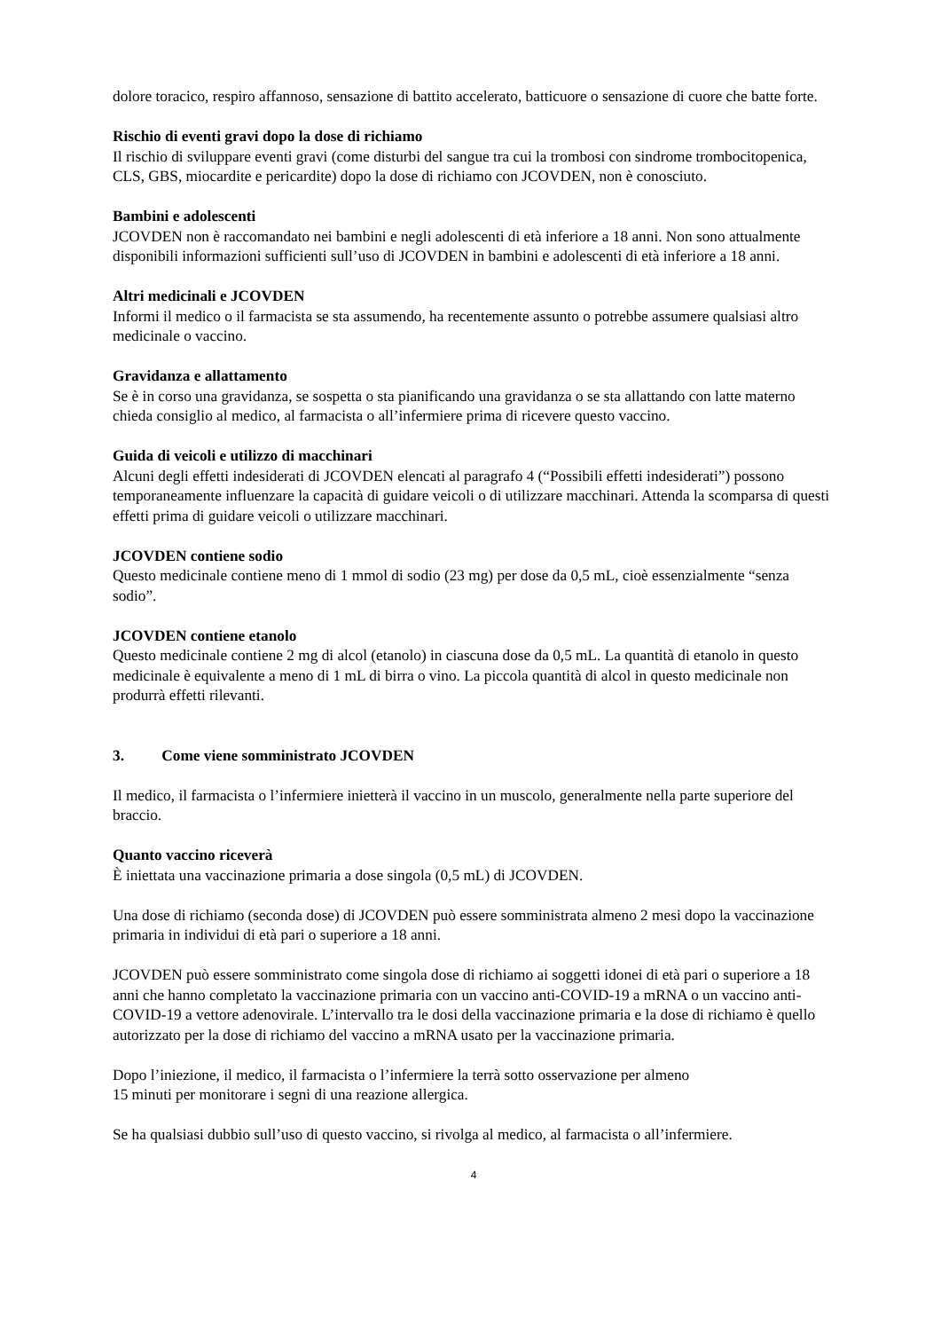dolore toracico, respiro affannoso, sensazione di battito accelerato, batticuore o sensazione di cuore che batte forte.
Rischio di eventi gravi dopo la dose di richiamo
Il rischio di sviluppare eventi gravi (come disturbi del sangue tra cui la trombosi con sindrome trombocitopenica, CLS, GBS, miocardite e pericardite) dopo la dose di richiamo con JCOVDEN, non è conosciuto.
Bambini e adolescenti
JCOVDEN non è raccomandato nei bambini e negli adolescenti di età inferiore a 18 anni. Non sono attualmente disponibili informazioni sufficienti sull’uso di JCOVDEN in bambini e adolescenti di età inferiore a 18 anni.
Altri medicinali e JCOVDEN
Informi il medico o il farmacista se sta assumendo, ha recentemente assunto o potrebbe assumere qualsiasi altro medicinale o vaccino.
Gravidanza e allattamento
Se è in corso una gravidanza, se sospetta o sta pianificando una gravidanza o se sta allattando con latte materno chieda consiglio al medico, al farmacista o all’infermiere prima di ricevere questo vaccino.
Guida di veicoli e utilizzo di macchinari
Alcuni degli effetti indesiderati di JCOVDEN elencati al paragrafo 4 (“Possibili effetti indesiderati”) possono temporaneamente influenzare la capacità di guidare veicoli o di utilizzare macchinari. Attenda la scomparsa di questi effetti prima di guidare veicoli o utilizzare macchinari.
JCOVDEN contiene sodio
Questo medicinale contiene meno di 1 mmol di sodio (23 mg) per dose da 0,5 mL, cioè essenzialmente “senza sodio”.
JCOVDEN contiene etanolo
Questo medicinale contiene 2 mg di alcol (etanolo) in ciascuna dose da 0,5 mL. La quantità di etanolo in questo medicinale è equivalente a meno di 1 mL di birra o vino. La piccola quantità di alcol in questo medicinale non produrrà effetti rilevanti.
3. Come viene somministrato JCOVDEN
Il medico, il farmacista o l’infermiere inietterà il vaccino in un muscolo, generalmente nella parte superiore del braccio.
Quanto vaccino riceverà
È iniettata una vaccinazione primaria a dose singola (0,5 mL) di JCOVDEN.
Una dose di richiamo (seconda dose) di JCOVDEN può essere somministrata almeno 2 mesi dopo la vaccinazione primaria in individui di età pari o superiore a 18 anni.
JCOVDEN può essere somministrato come singola dose di richiamo ai soggetti idonei di età pari o superiore a 18 anni che hanno completato la vaccinazione primaria con un vaccino anti-COVID-19 a mRNA o un vaccino anti-COVID-19 a vettore adenovirale. L’intervallo tra le dosi della vaccinazione primaria e la dose di richiamo è quello autorizzato per la dose di richiamo del vaccino a mRNA usato per la vaccinazione primaria.
Dopo l’iniezione, il medico, il farmacista o l’infermiere la terrà sotto osservazione per almeno
15 minuti per monitorare i segni di una reazione allergica.
Se ha qualsiasi dubbio sull’uso di questo vaccino, si rivolga al medico, al farmacista o all’infermiere.
4